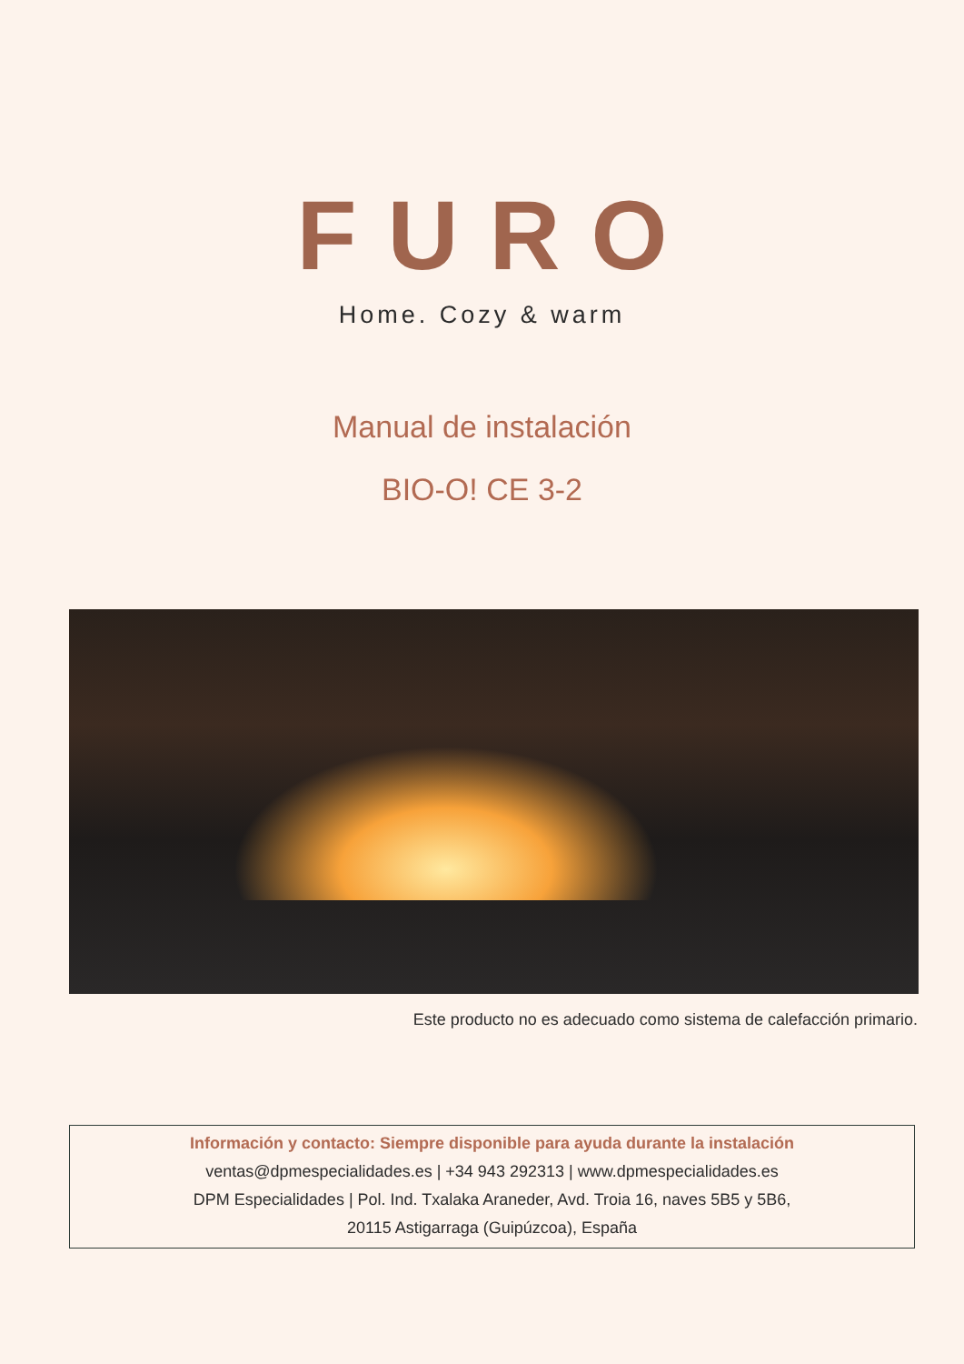FURO
Home. Cozy & warm
Manual de instalación
BIO-O! CE 3-2
Este producto no es adecuado como sistema de calefacción primario.
Información y contacto: Siempre disponible para ayuda durante la instalación
ventas@dpmespecialidades.es | +34 943 292313 | www.dpmespecialidades.es
DPM Especialidades | Pol. Ind. Txalaka Araneder, Avd. Troia 16, naves 5B5 y 5B6,
20115 Astigarraga (Guipúzcoa), España